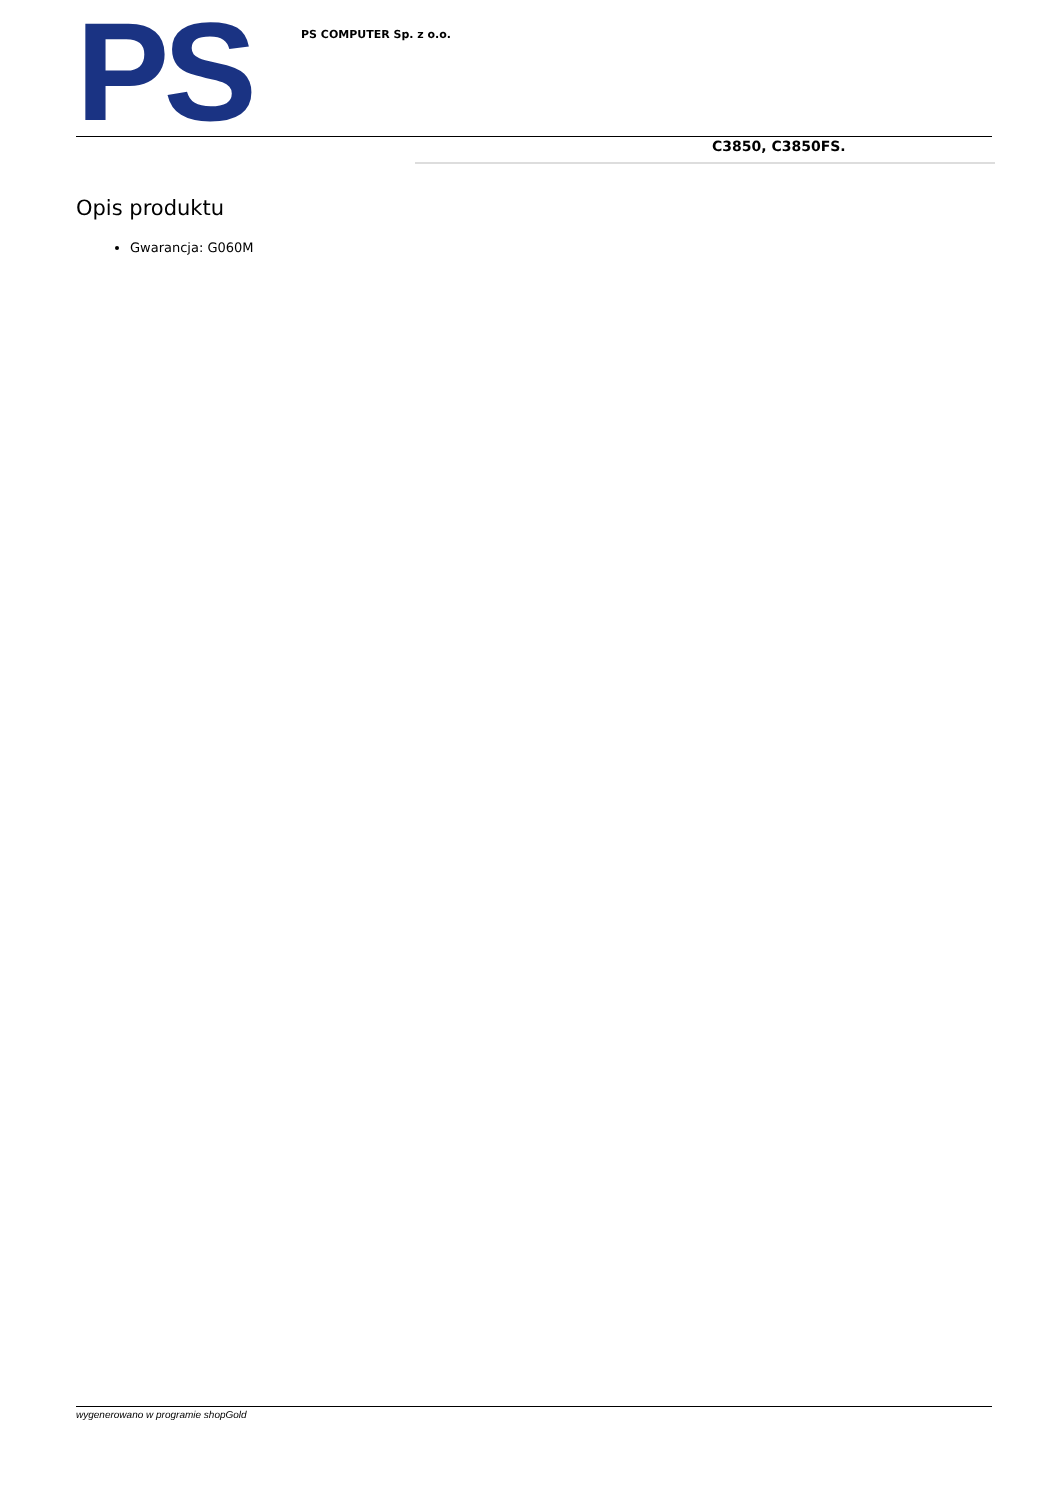PS
PS COMPUTER Sp. z o.o.
C3850, C3850FS.
Opis produktu
Gwarancja: G060M
wygenerowano w programie shopGold